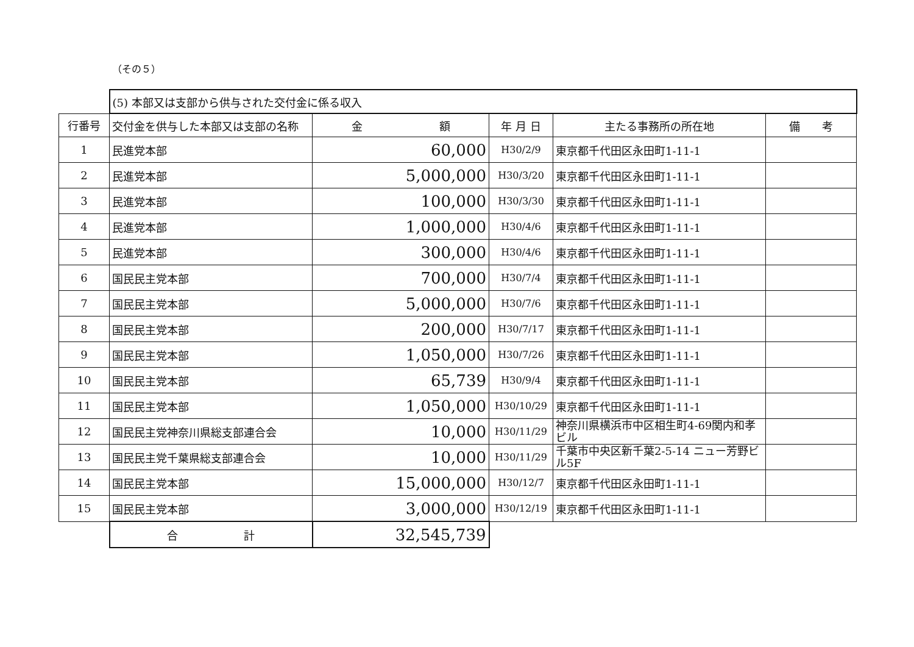（その５）
| | (5) 本部又は支部から供与された交付金に係る収入 | | | | |
| 行番号 | 交付金を供与した本部又は支部の名称 | 金 額 | 年 月 日 | 主たる事務所の所在地 | 備 考 |
| 1 | 民進党本部 | 60,000 | H30/2/9 | 東京都千代田区永田町1-11-1 | |
| 2 | 民進党本部 | 5,000,000 | H30/3/20 | 東京都千代田区永田町1-11-1 | |
| 3 | 民進党本部 | 100,000 | H30/3/30 | 東京都千代田区永田町1-11-1 | |
| 4 | 民進党本部 | 1,000,000 | H30/4/6 | 東京都千代田区永田町1-11-1 | |
| 5 | 民進党本部 | 300,000 | H30/4/6 | 東京都千代田区永田町1-11-1 | |
| 6 | 国民民主党本部 | 700,000 | H30/7/4 | 東京都千代田区永田町1-11-1 | |
| 7 | 国民民主党本部 | 5,000,000 | H30/7/6 | 東京都千代田区永田町1-11-1 | |
| 8 | 国民民主党本部 | 200,000 | H30/7/17 | 東京都千代田区永田町1-11-1 | |
| 9 | 国民民主党本部 | 1,050,000 | H30/7/26 | 東京都千代田区永田町1-11-1 | |
| 10 | 国民民主党本部 | 65,739 | H30/9/4 | 東京都千代田区永田町1-11-1 | |
| 11 | 国民民主党本部 | 1,050,000 | H30/10/29 | 東京都千代田区永田町1-11-1 | |
| 12 | 国民民主党神奈川県総支部連合会 | 10,000 | H30/11/29 | 神奈川県横浜市中区相生町4-69関内和孝ビル | |
| 13 | 国民民主党千葉県総支部連合会 | 10,000 | H30/11/29 | 千葉市中央区新千葉2-5-14 ニュー芳野ビル5F | |
| 14 | 国民民主党本部 | 15,000,000 | H30/12/7 | 東京都千代田区永田町1-11-1 | |
| 15 | 国民民主党本部 | 3,000,000 | H30/12/19 | 東京都千代田区永田町1-11-1 | |
| | 合 計 | 32,545,739 | | | |